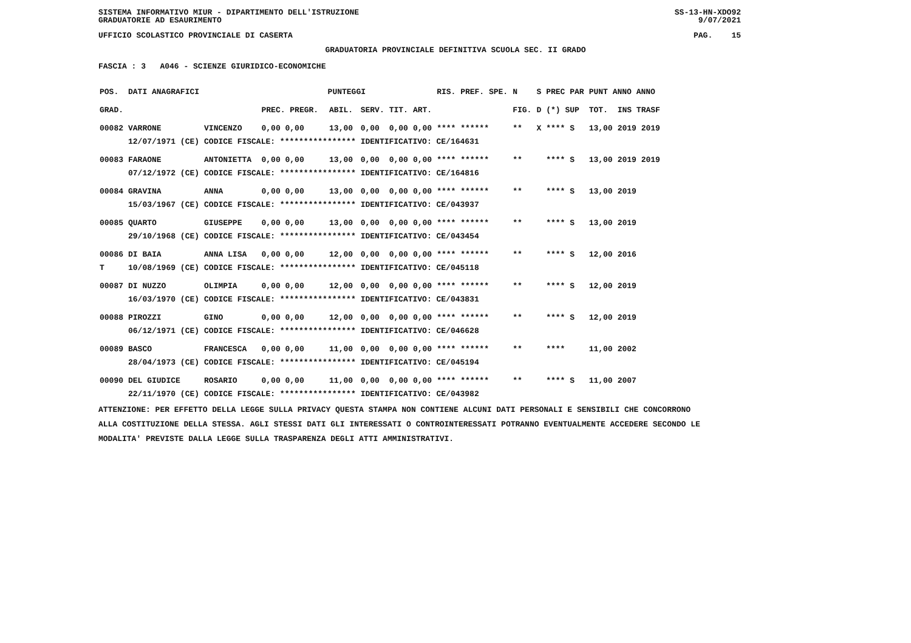SISTEMA INFORMATIVO MIUR - DIPARTIMENTO DELL'ISTRUZIONE
GRADUATORIE AD ESAURIMENTO SS-13-HN-XDO92
9/07/2021
UFFICIO SCOLASTICO PROVINCIALE DI CASERTA PAG. 15
GRADUATORIA PROVINCIALE DEFINITIVA SCUOLA SEC. II GRADO
FASCIA : 3 A046 - SCIENZE GIURIDICO-ECONOMICHE
| POS. | DATI ANAGRAFICI | | PUNTEGGI | | | | | RIS. PREF. SPE. | | N | S | PREC PAR | PUNT ANNO ANNO | |
| --- | --- | --- | --- | --- | --- | --- | --- | --- | --- | --- | --- | --- | --- | --- |
| GRAD. | | | PREC. PREGR. | ABIL. | SERV. | TIT. | ART. | | | FIG. | D | (*) SUP | TOT. | INS TRASF |
| 00082 | VARRONE | VINCENZO | 0,00 0,00 | 13,00 | 0,00 | 0,00 | 0,00 | **** ****** | | ** | X | **** S | 13,00 | 2019 2019 |
| | 12/07/1971 (CE) | CODICE FISCALE: **************** | | | IDENTIFICATIVO: CE/164631 | | | | | | | | | |
| 00083 | FARAONE | ANTONIETTA | 0,00 0,00 | 13,00 | 0,00 | 0,00 | 0,00 | **** ****** | | ** | | **** S | 13,00 | 2019 2019 |
| | 07/12/1972 (CE) | CODICE FISCALE: **************** | | | IDENTIFICATIVO: CE/164816 | | | | | | | | | |
| 00084 | GRAVINA | ANNA | 0,00 0,00 | 13,00 | 0,00 | 0,00 | 0,00 | **** ****** | | ** | | **** S | 13,00 | 2019 |
| | 15/03/1967 (CE) | CODICE FISCALE: **************** | | | IDENTIFICATIVO: CE/043937 | | | | | | | | | |
| 00085 | QUARTO | GIUSEPPE | 0,00 0,00 | 13,00 | 0,00 | 0,00 | 0,00 | **** ****** | | ** | | **** S | 13,00 | 2019 |
| | 29/10/1968 (CE) | CODICE FISCALE: **************** | | | IDENTIFICATIVO: CE/043454 | | | | | | | | | |
| 00086 | DI BAIA | ANNA LISA | 0,00 0,00 | 12,00 | 0,00 | 0,00 | 0,00 | **** ****** | | ** | | **** S | 12,00 | 2016 |
| T | 10/08/1969 (CE) | CODICE FISCALE: **************** | | | IDENTIFICATIVO: CE/045118 | | | | | | | | | |
| 00087 | DI NUZZO | OLIMPIA | 0,00 0,00 | 12,00 | 0,00 | 0,00 | 0,00 | **** ****** | | ** | | **** S | 12,00 | 2019 |
| | 16/03/1970 (CE) | CODICE FISCALE: **************** | | | IDENTIFICATIVO: CE/043831 | | | | | | | | | |
| 00088 | PIROZZI | GINO | 0,00 0,00 | 12,00 | 0,00 | 0,00 | 0,00 | **** ****** | | ** | | **** S | 12,00 | 2019 |
| | 06/12/1971 (CE) | CODICE FISCALE: **************** | | | IDENTIFICATIVO: CE/046628 | | | | | | | | | |
| 00089 | BASCO | FRANCESCA | 0,00 0,00 | 11,00 | 0,00 | 0,00 | 0,00 | **** ****** | | ** | | **** | 11,00 | 2002 |
| | 28/04/1973 (CE) | CODICE FISCALE: **************** | | | IDENTIFICATIVO: CE/045194 | | | | | | | | | |
| 00090 | DEL GIUDICE | ROSARIO | 0,00 0,00 | 11,00 | 0,00 | 0,00 | 0,00 | **** ****** | | ** | | **** S | 11,00 | 2007 |
| | 22/11/1970 (CE) | CODICE FISCALE: **************** | | | IDENTIFICATIVO: CE/043982 | | | | | | | | | |
ATTENZIONE: PER EFFETTO DELLA LEGGE SULLA PRIVACY QUESTA STAMPA NON CONTIENE ALCUNI DATI PERSONALI E SENSIBILI CHE CONCORRONO
ALLA COSTITUZIONE DELLA STESSA. AGLI STESSI DATI GLI INTERESSATI O CONTROINTERESSATI POTRANNO EVENTUALMENTE ACCEDERE SECONDO LE
MODALITA' PREVISTE DALLA LEGGE SULLA TRASPARENZA DEGLI ATTI AMMINISTRATIVI.